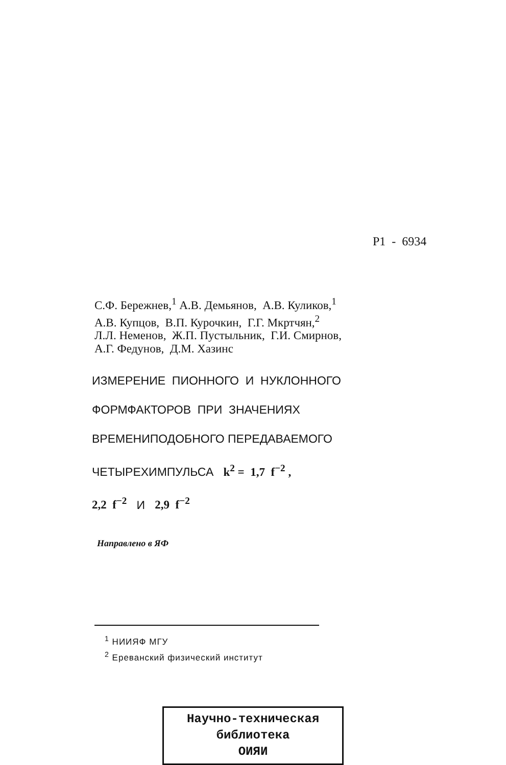P1 - 6934
С.Ф. Бережнев,<sup>1</sup> А.В. Демьянов, А.В. Куликов,<sup>1</sup>
А.В. Купцов, В.П. Курочкин, Г.Г. Мкртчян,<sup>2</sup>
Л.Л. Неменов, Ж.П. Пустыльник, Г.И. Смирнов,
А.Г. Федунов, Д.М. Хазинс
ИЗМЕРЕНИЕ ПИОННОГО И НУКЛОННОГО
ФОРМФАКТОРОВ ПРИ ЗНАЧЕНИЯХ
ВРЕМЕНИПОДОБНОГО ПЕРЕДАВАЕМОГО
ЧЕТЫРЕХИМПУЛЬСА k<sup>2</sup> = 1,7 f<sup>−2</sup> ,
2,2 f<sup>−2</sup> И 2,9 f<sup>−2</sup>
Направлено в ЯФ
<sup>1</sup> НИИЯФ МГУ
<sup>2</sup> Ереванский физический институт
Научно-техническая
библиотека
ОИЯИ